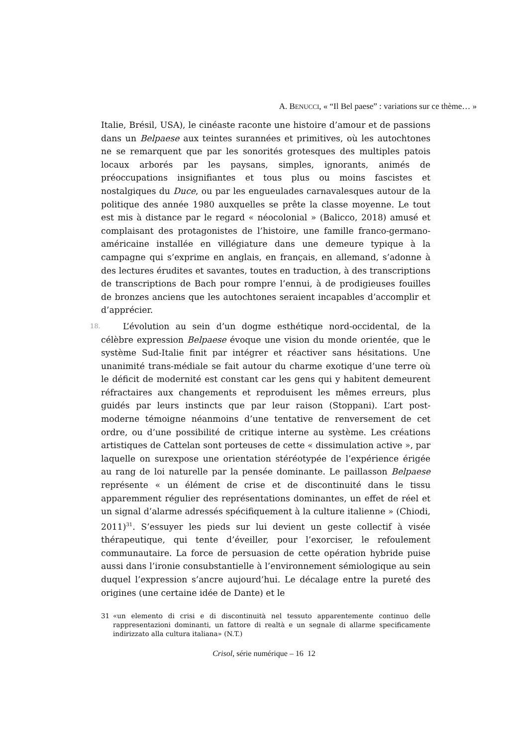A. BENUCCI, « “Il Bel paese” : variations sur ce thème… »
Italie, Brésil, USA), le cinéaste raconte une histoire d’amour et de passions dans un Belpaese aux teintes surannées et primitives, où les autochtones ne se remarquent que par les sonorités grotesques des multiples patois locaux arborés par les paysans, simples, ignorants, animés de préoccupations insignifiantes et tous plus ou moins fascistes et nostalgiques du Duce, ou par les engueulades carnavalesques autour de la politique des année 1980 auxquelles se prête la classe moyenne. Le tout est mis à distance par le regard « néocolonial » (Balicco, 2018) amusé et complaisant des protagonistes de l’histoire, une famille franco-germano-américaine installée en villégiature dans une demeure typique à la campagne qui s’exprime en anglais, en français, en allemand, s’adonne à des lectures érudites et savantes, toutes en traduction, à des transcriptions de transcriptions de Bach pour rompre l’ennui, à de prodigieuses fouilles de bronzes anciens que les autochtones seraient incapables d’accomplir et d’apprécier.
18. L’évolution au sein d’un dogme esthétique nord-occidental, de la célèbre expression Belpaese évoque une vision du monde orientée, que le système Sud-Italie finit par intégrer et réactiver sans hésitations. Une unanimité trans-médiale se fait autour du charme exotique d’une terre où le déficit de modernité est constant car les gens qui y habitent demeurent réfractaires aux changements et reproduisent les mêmes erreurs, plus guidés par leurs instincts que par leur raison (Stoppani). L’art post-moderne témoigne néanmoins d’une tentative de renversement de cet ordre, ou d’une possibilité de critique interne au système. Les créations artistiques de Cattelan sont porteuses de cette « dissimulation active », par laquelle on surexpose une orientation stéréotypée de l’expérience érigée au rang de loi naturelle par la pensée dominante. Le paillasson Belpaese représente « un élément de crise et de discontinuité dans le tissu apparemment régulier des représentations dominantes, un effet de réel et un signal d’alarme adressés spécifiquement à la culture italienne » (Chiodi, 2011)<sup>31</sup>. S’essuyer les pieds sur lui devient un geste collectif à visée thérapeutique, qui tente d’éveiller, pour l’exorciser, le refoulement communautaire. La force de persuasion de cette opération hybride puise aussi dans l’ironie consubstantielle à l’environnement sémiologique au sein duquel l’expression s’ancre aujourd’hui. Le décalage entre la pureté des origines (une certaine idée de Dante) et le
31 «un elemento di crisi e di discontinuità nel tessuto apparentemente continuo delle rappresentazioni dominanti, un fattore di realtà e un segnale di allarme specificamente indirizzato alla cultura italiana» (N.T.)
Crisol, série numérique – 16 12